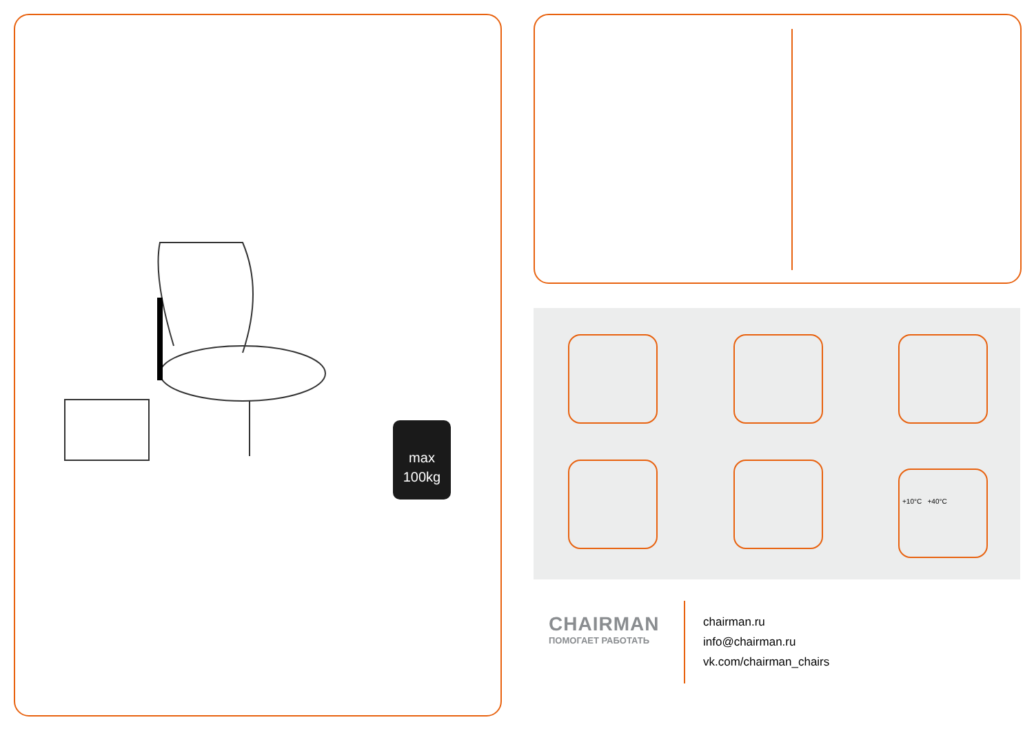max
100kg
+10°C +40°C
CHAIRMAN
ПОМОГАЕТ РАБОТАТЬ
chairman.ru
info@chairman.ru
vk.com/chairman_chairs